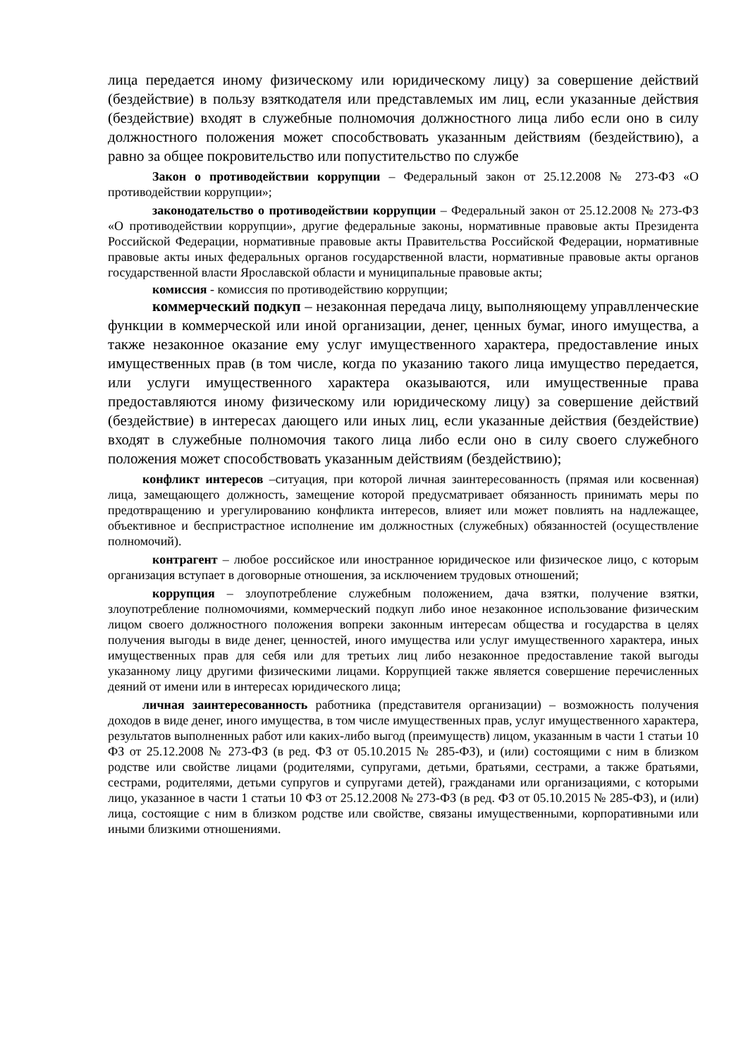лица передается иному физическому или юридическому лицу) за совершение действий (бездействие) в пользу взяткодателя или представлемых им лиц, если указанные действия (бездействие) входят в служебные полномочия должностного лица либо если оно в силу должностного положения может способствовать указанным действиям (бездействию), а равно за общее покровительство или попустительство по службе
Закон о противодействии коррупции – Федеральный закон от 25.12.2008 № 273-ФЗ «О противодействии коррупции»;
законодательство о противодействии коррупции – Федеральный закон от 25.12.2008 № 273-ФЗ «О противодействии коррупции», другие федеральные законы, нормативные правовые акты Президента Российской Федерации, нормативные правовые акты Правительства Российской Федерации, нормативные правовые акты иных федеральных органов государственной власти, нормативные правовые акты органов государственной власти Ярославской области и муниципальные правовые акты;
комиссия - комиссия по противодействию коррупции;
коммерческий подкуп – незаконная передача лицу, выполняющему управлленческие функции в коммерческой или иной организации, денег, ценных бумаг, иного имущества, а также незаконное оказание ему услуг имущественного характера, предоставление иных имущественных прав (в том числе, когда по указанию такого лица имущество передается, или услуги имущественного характера оказываются, или имущественные права предоставляются иному физическому или юридическому лицу) за совершение действий (бездействие) в интересах дающего или иных лиц, если указанные действия (бездействие) входят в служебные полномочия такого лица либо если оно в силу своего служебного положения может способствовать указанным действиям (бездействию);
конфликт интересов –ситуация, при которой личная заинтересованность (прямая или косвенная) лица, замещающего должность, замещение которой предусматривает обязанность принимать меры по предотвращению и урегулированию конфликта интересов, влияет или может повлиять на надлежащее, объективное и беспристрастное исполнение им должностных (служебных) обязанностей (осуществление полномочий).
контрагент – любое российское или иностранное юридическое или физическое лицо, с которым организация вступает в договорные отношения, за исключением трудовых отношений;
коррупция – злоупотребление служебным положением, дача взятки, получение взятки, злоупотребление полномочиями, коммерческий подкуп либо иное незаконное использование физическим лицом своего должностного положения вопреки законным интересам общества и государства в целях получения выгоды в виде денег, ценностей, иного имущества или услуг имущественного характера, иных имущественных прав для себя или для третьих лиц либо незаконное предоставление такой выгоды указанному лицу другими физическими лицами. Коррупцией также является совершение перечисленных деяний от имени или в интересах юридического лица;
личная заинтересованность работника (представителя организации) – возможность получения доходов в виде денег, иного имущества, в том числе имущественных прав, услуг имущественного характера, результатов выполненных работ или каких-либо выгод (преимуществ) лицом, указанным в части 1 статьи 10 ФЗ от 25.12.2008 № 273-ФЗ (в ред. ФЗ от 05.10.2015 № 285-ФЗ), и (или) состоящими с ним в близком родстве или свойстве лицами (родителями, супругами, детьми, братьями, сестрами, а также братьями, сестрами, родителями, детьми супругов и супругами детей), гражданами или организациями, с которыми лицо, указанное в части 1 статьи 10 ФЗ от 25.12.2008 № 273-ФЗ (в ред. ФЗ от 05.10.2015 № 285-ФЗ), и (или) лица, состоящие с ним в близком родстве или свойстве, связаны имущественными, корпоративными или иными близкими отношениями.